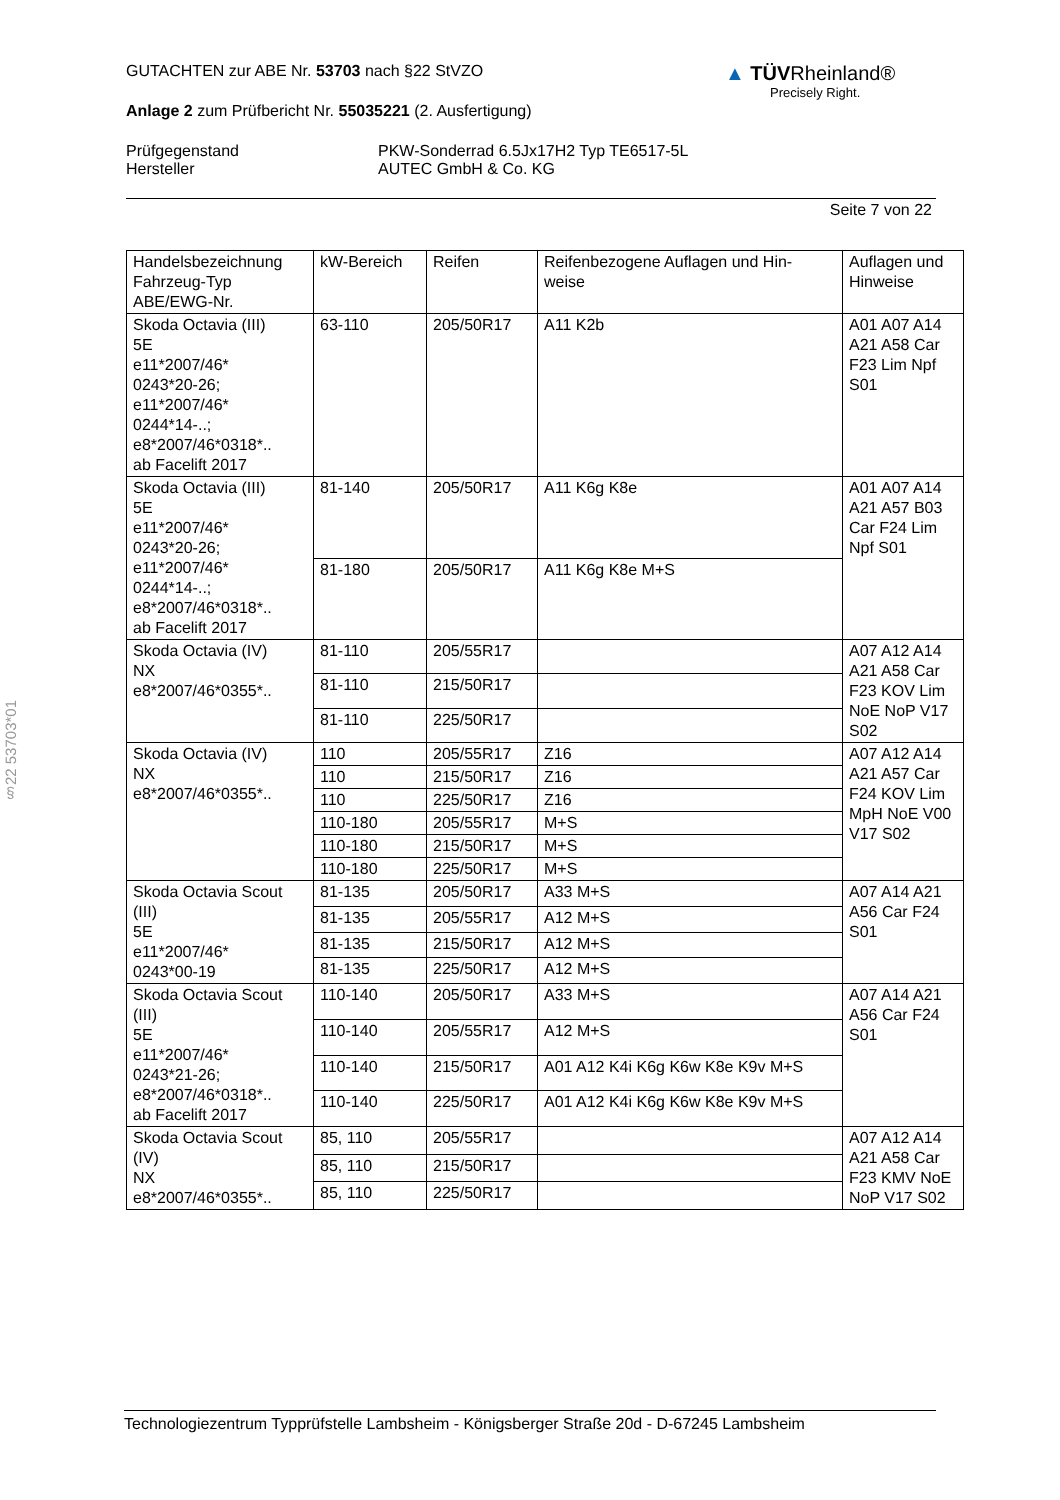GUTACHTEN zur ABE Nr. 53703 nach §22 StVZO
Anlage 2 zum Prüfbericht Nr. 55035221 (2. Ausfertigung)
Prüfgegenstand
Hersteller
PKW-Sonderrad 6.5Jx17H2 Typ TE6517-5L
AUTEC GmbH & Co. KG
Seite 7 von 22
▲ TÜVRheinland®
Precisely Right.
§22 53703*01
| Handelsbezeichnung Fahrzeug-Typ ABE/EWG-Nr. | kW-Bereich | Reifen | Reifenbezogene Auflagen und Hin- weise | Auflagen und Hinweise |
| --- | --- | --- | --- | --- |
| Skoda Octavia (III) 5E e11*2007/46* 0243*20-26; e11*2007/46* 0244*14-..; e8*2007/46*0318*.. ab Facelift 2017 | 63-110 | 205/50R17 | A11 K2b | A01 A07 A14 A21 A58 Car F23 Lim Npf S01 |
| Skoda Octavia (III) 5E e11*2007/46* 0243*20-26; e11*2007/46* 0244*14-..; e8*2007/46*0318*.. ab Facelift 2017 | 81-140 | 205/50R17 | A11 K6g K8e | A01 A07 A14 A21 A57 B03 Car F24 Lim Npf S01 |
| | 81-180 | 205/50R17 | A11 K6g K8e M+S | |
| Skoda Octavia (IV) NX e8*2007/46*0355*.. | 81-110 | 205/55R17 | | A07 A12 A14 A21 A58 Car F23 KOV Lim NoE NoP V17 S02 |
| | 81-110 | 215/50R17 | | |
| | 81-110 | 225/50R17 | | |
| Skoda Octavia (IV) NX e8*2007/46*0355*.. | 110 | 205/55R17 | Z16 | A07 A12 A14 A21 A57 Car F24 KOV Lim MpH NoE V00 V17 S02 |
| | 110 | 215/50R17 | Z16 | |
| | 110 | 225/50R17 | Z16 | |
| | 110-180 | 205/55R17 | M+S | |
| | 110-180 | 215/50R17 | M+S | |
| | 110-180 | 225/50R17 | M+S | |
| Skoda Octavia Scout (III) 5E e11*2007/46* 0243*00-19 | 81-135 | 205/50R17 | A33 M+S | A07 A14 A21 A56 Car F24 S01 |
| | 81-135 | 205/55R17 | A12 M+S | |
| | 81-135 | 215/50R17 | A12 M+S | |
| | 81-135 | 225/50R17 | A12 M+S | |
| Skoda Octavia Scout (III) 5E e11*2007/46* 0243*21-26; e8*2007/46*0318*.. ab Facelift 2017 | 110-140 | 205/50R17 | A33 M+S | A07 A14 A21 A56 Car F24 S01 |
| | 110-140 | 205/55R17 | A12 M+S | |
| | 110-140 | 215/50R17 | A01 A12 K4i K6g K6w K8e K9v M+S | |
| | 110-140 | 225/50R17 | A01 A12 K4i K6g K6w K8e K9v M+S | |
| Skoda Octavia Scout (IV) NX e8*2007/46*0355*.. | 85, 110 | 205/55R17 | | A07 A12 A14 A21 A58 Car F23 KMV NoE NoP V17 S02 |
| | 85, 110 | 215/50R17 | | |
| | 85, 110 | 225/50R17 | | |
Technologiezentrum Typprüfstelle Lambsheim - Königsberger Straße 20d - D-67245 Lambsheim